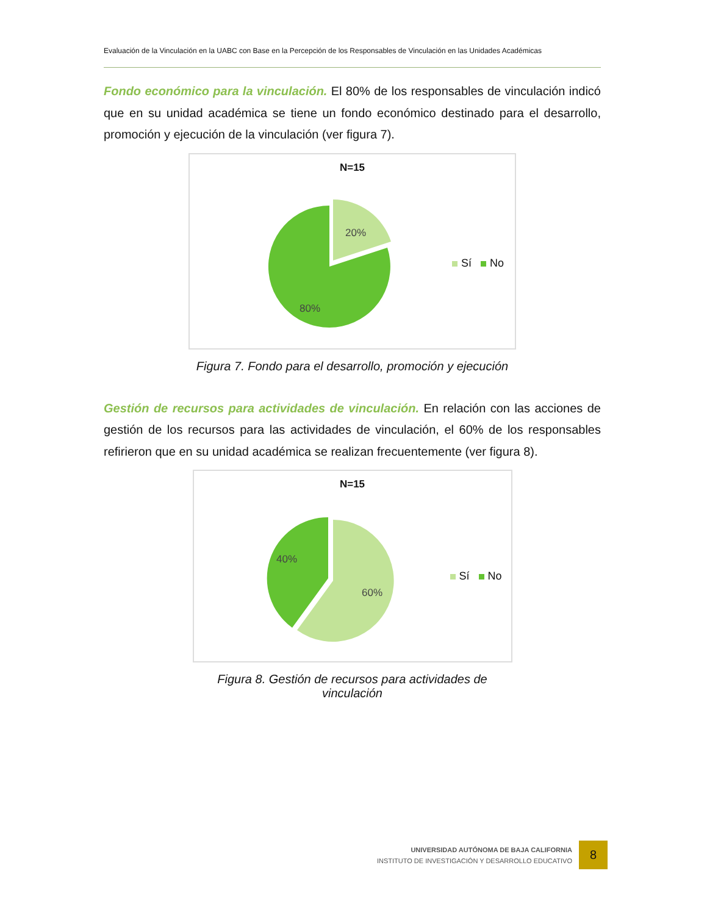Evaluación de la Vinculación en la UABC con Base en la Percepción de los Responsables de Vinculación en las Unidades Académicas
Fondo económico para la vinculación. El 80% de los responsables de vinculación indicó que en su unidad académica se tiene un fondo económico destinado para el desarrollo, promoción y ejecución de la vinculación (ver figura 7).
N=15
20%
80%
Sí No
Figura 7. Fondo para el desarrollo, promoción y ejecución
Gestión de recursos para actividades de vinculación. En relación con las acciones de gestión de los recursos para las actividades de vinculación, el 60% de los responsables refirieron que en su unidad académica se realizan frecuentemente (ver figura 8).
N=15
40%
60%
Sí No
Figura 8. Gestión de recursos para actividades de vinculación
UNIVERSIDAD AUTÓNOMA DE BAJA CALIFORNIA
INSTITUTO DE INVESTIGACIÓN Y DESARROLLO EDUCATIVO
8